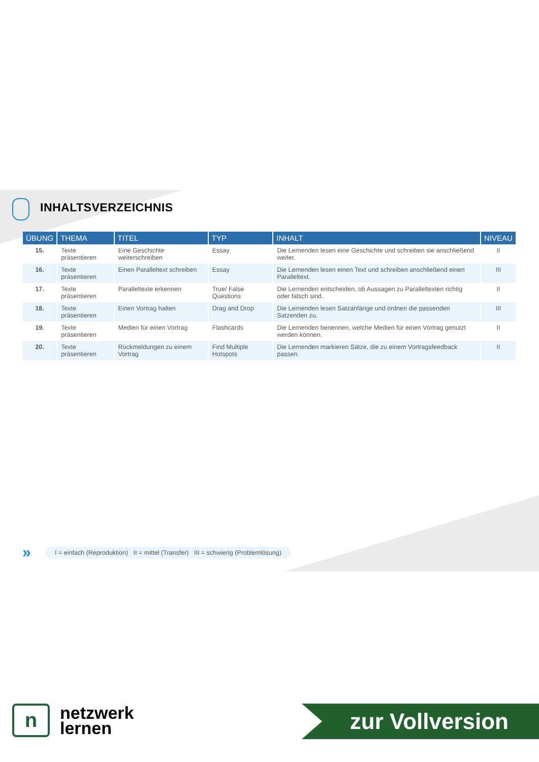INHALTSVERZEICHNIS
| ÜBUNG | THEMA | TITEL | TYP | INHALT | NIVEAU |
| --- | --- | --- | --- | --- | --- |
| 15. | Texte präsentieren | Eine Geschichte weiterschreiben | Essay | Die Lernenden lesen eine Geschichte und schreiben sie anschließend weiter. | II |
| 16. | Texte präsentieren | Einen Paralleltext schreiben | Essay | Die Lernenden lesen einen Text und schreiben anschließend einen Paralleltext. | III |
| 17. | Texte präsentieren | Paralleltexte erkennen | True/ False Questions | Die Lernenden entscheiden, ob Aussagen zu Paralleltexten richtig oder falsch sind. | II |
| 18. | Texte präsentieren | Einen Vortrag halten | Drag and Drop | Die Lernenden lesen Satzanfänge und ordnen die passenden Satzenden zu. | III |
| 19. | Texte präsentieren | Medien für einen Vortrag | Flashcards | Die Lernenden benennen, welche Medien für einen Vortrag genutzt werden können. | II |
| 20. | Texte präsentieren | Rückmeldungen zu einem Vortrag | Find Multiple Hotspots | Die Lernenden markieren Sätze, die zu einem Vortragsfeedback passen. | II |
»
I = einfach (Reproduktion) II = mittel (Transfer) III = schwierig (Problemlösung)
n
netzwerk
lernen
zur Vollversion